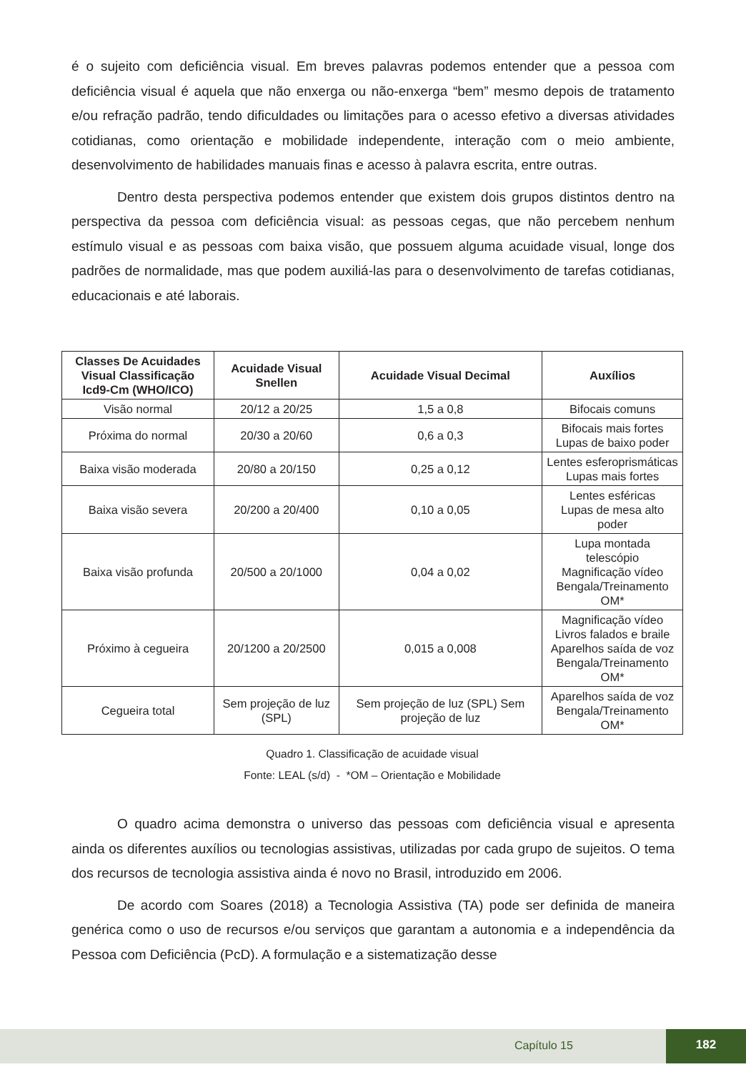é o sujeito com deficiência visual. Em breves palavras podemos entender que a pessoa com deficiência visual é aquela que não enxerga ou não-enxerga “bem” mesmo depois de tratamento e/ou refração padrão, tendo dificuldades ou limitações para o acesso efetivo a diversas atividades cotidianas, como orientação e mobilidade independente, interação com o meio ambiente, desenvolvimento de habilidades manuais finas e acesso à palavra escrita, entre outras.
Dentro desta perspectiva podemos entender que existem dois grupos distintos dentro na perspectiva da pessoa com deficiência visual: as pessoas cegas, que não percebem nenhum estímulo visual e as pessoas com baixa visão, que possuem alguma acuidade visual, longe dos padrões de normalidade, mas que podem auxiliá-las para o desenvolvimento de tarefas cotidianas, educacionais e até laborais.
| Classes De Acuidades Visual Classificação Icd9-Cm (WHO/ICO) | Acuidade Visual Snellen | Acuidade Visual Decimal | Auxílios |
| --- | --- | --- | --- |
| Visão normal | 20/12 a 20/25 | 1,5 a 0,8 | Bifocais comuns |
| Próxima do normal | 20/30 a 20/60 | 0,6 a 0,3 | Bifocais mais fortes Lupas de baixo poder |
| Baixa visão moderada | 20/80 a 20/150 | 0,25 a 0,12 | Lentes esferoprismáticas Lupas mais fortes |
| Baixa visão severa | 20/200 a 20/400 | 0,10 a 0,05 | Lentes esféricas Lupas de mesa alto poder |
| Baixa visão profunda | 20/500 a 20/1000 | 0,04 a 0,02 | Lupa montada telescópio Magnificação vídeo Bengala/Treinamento OM* |
| Próximo à cegueira | 20/1200 a 20/2500 | 0,015 a 0,008 | Magnificação vídeo Livros falados e braile Aparelhos saída de voz Bengala/Treinamento OM* |
| Cegueira total | Sem projeção de luz (SPL) | Sem projeção de luz (SPL) Sem projeção de luz | Aparelhos saída de voz Bengala/Treinamento OM* |
Quadro 1. Classificação de acuidade visual
Fonte: LEAL (s/d) - *OM – Orientação e Mobilidade
O quadro acima demonstra o universo das pessoas com deficiência visual e apresenta ainda os diferentes auxílios ou tecnologias assistivas, utilizadas por cada grupo de sujeitos. O tema dos recursos de tecnologia assistiva ainda é novo no Brasil, introduzido em 2006.
De acordo com Soares (2018) a Tecnologia Assistiva (TA) pode ser definida de maneira genérica como o uso de recursos e/ou serviços que garantam a autonomia e a independência da Pessoa com Deficiência (PcD). A formulação e a sistematização desse
Capítulo 15
182